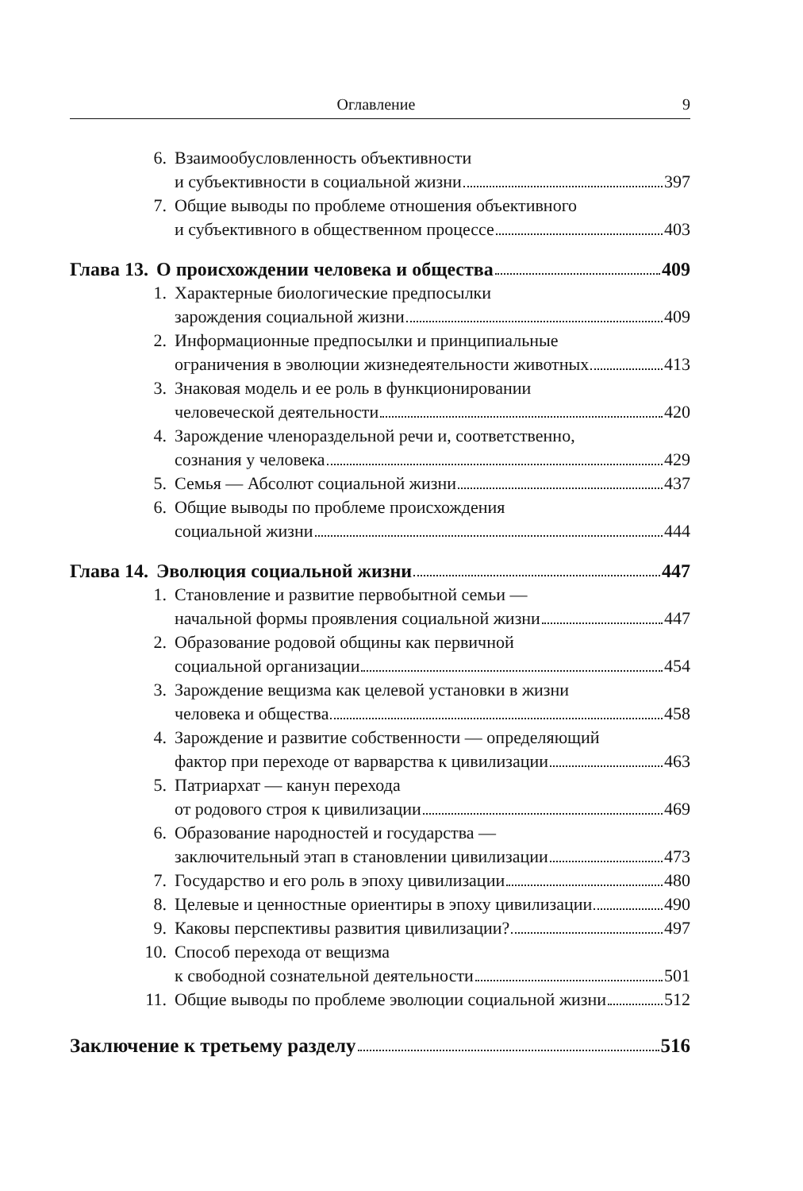Оглавление 9
6. Взаимообусловленность объективности
и субъективности в социальной жизни 397
7. Общие выводы по проблеме отношения объективного
и субъективного в общественном процессе 403
Глава 13. О происхождении человека и общества 409
1. Характерные биологические предпосылки
зарождения социальной жизни 409
2. Информационные предпосылки и принципиальные
ограничения в эволюции жизнедеятельности животных 413
3. Знаковая модель и ее роль в функционировании
человеческой деятельности 420
4. Зарождение членораздельной речи и, соответственно,
сознания у человека 429
5. Семья — Абсолют социальной жизни 437
6. Общие выводы по проблеме происхождения
социальной жизни 444
Глава 14. Эволюция социальной жизни 447
1. Становление и развитие первобытной семьи —
начальной формы проявления социальной жизни 447
2. Образование родовой общины как первичной
социальной организации 454
3. Зарождение вещизма как целевой установки в жизни
человека и общества 458
4. Зарождение и развитие собственности — определяющий
фактор при переходе от варварства к цивилизации 463
5. Патриархат — канун перехода
от родового строя к цивилизации 469
6. Образование народностей и государства —
заключительный этап в становлении цивилизации 473
7. Государство и его роль в эпоху цивилизации 480
8. Целевые и ценностные ориентиры в эпоху цивилизации 490
9. Каковы перспективы развития цивилизации? 497
10. Способ перехода от вещизма
к свободной сознательной деятельности 501
11. Общие выводы по проблеме эволюции социальной жизни 512
Заключение к третьему разделу 516